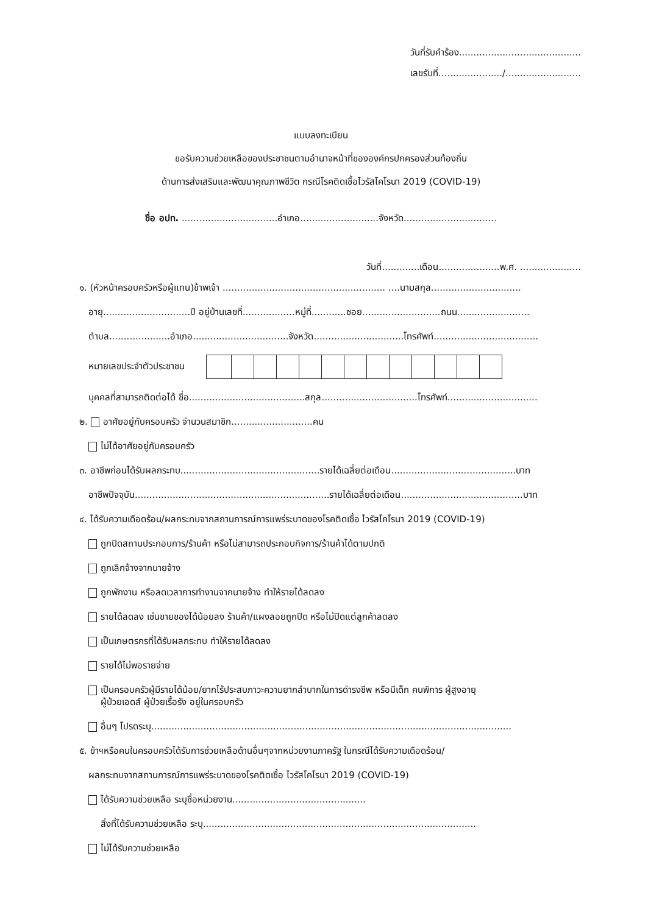วันที่รับคำร้อง..........................................
เลขรับที่....................../..........................
แบบลงทะเบียน
ขอรับความช่วยเหลือของประชาชนตามอำนาจหน้าที่ขององค์กรปกครองส่วนท้องถิ่น
ด้านการส่งเสริมและพัฒนาคุณภาพชีวิต กรณีโรคติดเชื้อไวรัสโคโรนา 2019 (COVID-19)
ชื่อ อปท. .................................อำเภอ...........................จังหวัด................................
วันที่.............เดือน.....................พ.ศ. .....................
๑. (หัวหน้าครอบครัวหรือผู้แทน)ข้าพเจ้า ........................................................ ....นามสกุล...............................
อายุ..............................ปี อยู่บ้านเลขที่..................หมู่ที่............ซอย...........................ถนน.........................
ตำบล.....................อำเภอ.................................จังหวัด...............................โทรศัพท์....................................
หมายเลขประจำตัวประชาชน
บุคคลที่สามารถติดต่อได้ ชื่อ........................................สกุล.................................โทรศัพท์...............................
๒. อาศัยอยู่กับครอบครัว จำนวนสมาชิก............................คน
ไม่ได้อาศัยอยู่กับครอบครัว
๓. อาชีพก่อนได้รับผลกระทบ................................................รายได้เฉลี่ยต่อเดือน...........................................บาท
อาชีพปัจจุบัน...................................................................รายได้เฉลี่ยต่อเดือน..........................................บาท
๔. ได้รับความเดือดร้อน/ผลกระทบจากสถานการณ์การแพร่ระบาดของโรคติดเชื้อ ไวรัสโคโรนา 2019 (COVID-19)
ถูกปิดสถานประกอบการ/ร้านค้า หรือไม่สามารถประกอบกิจการ/ร้านค้าได้ตามปกติ
ถูกเลิกจ้างจากนายจ้าง
ถูกพักงาน หรือลดเวลาการทำงานจากนายจ้าง ทำให้รายได้ลดลง
รายได้ลดลง เช่นขายของได้น้อยลง ร้านค้า/แผงลอยถูกปิด หรือไม่ปิดแต่ลูกค้าลดลง
เป็นเกษตรกรที่ได้รับผลกระทบ ทำให้รายได้ลดลง
รายได้ไม่พอรายจ่าย
เป็นครอบครัวผู้มีรายได้น้อย/ยากไร้ประสบภาวะความยากลำบากในการดำรงชีพ หรือมีเด็ก คนพิการ ผู้สูงอายุ
ผู้ป่วยเอดส์ ผู้ป่วยเรื้อรัง อยู่ในครอบครัว
อื่นๆ โปรดระบุ............................................................................................................................
๕. ข้าฯหรือคนในครอบครัวได้รับการช่วยเหลือด้านอื่นๆจากหน่วยงานภาครัฐ ในกรณีได้รับความเดือดร้อน/
ผลกระทบจากสถานการณ์การแพร่ระบาดของโรคติดเชื้อ ไวรัสโคโรนา 2019 (COVID-19)
ได้รับความช่วยเหลือ ระบุชื่อหน่วยงาน..............................................
สิ่งที่ได้รับความช่วยเหลือ ระบุ..............................................................................................
ไม่ได้รับความช่วยเหลือ